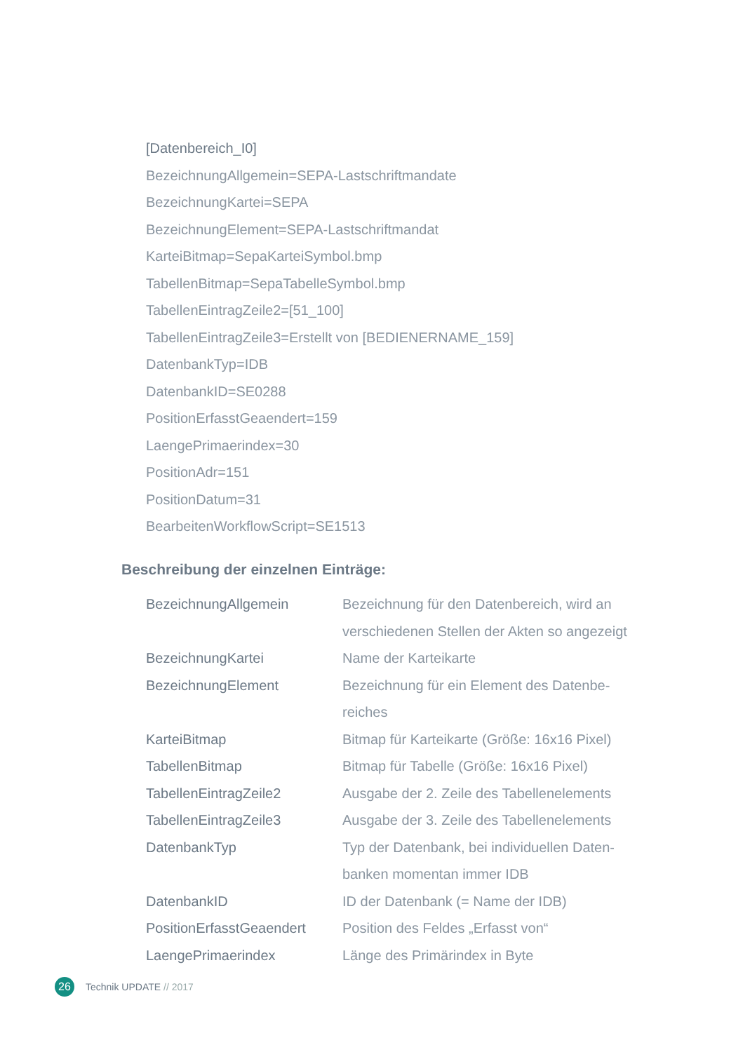[Datenbereich_I0]
BezeichnungAllgemein=SEPA-Lastschriftmandate
BezeichnungKartei=SEPA
BezeichnungElement=SEPA-Lastschriftmandat
KarteiBitmap=SepaKarteiSymbol.bmp
TabellenBitmap=SepaTabelleSymbol.bmp
TabellenEintragZeile2=[51_100]
TabellenEintragZeile3=Erstellt von [BEDIENERNAME_159]
DatenbankTyp=IDB
DatenbankID=SE0288
PositionErfasstGeaendert=159
LaengePrimaerindex=30
PositionAdr=151
PositionDatum=31
BearbeitenWorkflowScript=SE1513
Beschreibung der einzelnen Einträge:
| BezeichnungAllgemein | Bezeichnung für den Datenbereich, wird an verschiedenen Stellen der Akten so angezeigt |
| BezeichnungKartei | Name der Karteikarte |
| BezeichnungElement | Bezeichnung für ein Element des Datenbe- reiches |
| KarteiBitmap | Bitmap für Karteikarte (Größe: 16x16 Pixel) |
| TabellenBitmap | Bitmap für Tabelle (Größe: 16x16 Pixel) |
| TabellenEintragZeile2 | Ausgabe der 2. Zeile des Tabellenelements |
| TabellenEintragZeile3 | Ausgabe der 3. Zeile des Tabellenelements |
| DatenbankTyp | Typ der Datenbank, bei individuellen Daten- banken momentan immer IDB |
| DatenbankID | ID der Datenbank (= Name der IDB) |
| PositionErfasstGeaendert | Position des Feldes „Erfasst von“ |
| LaengePrimaerindex | Länge des Primärindex in Byte |
26
Technik UPDATE // 2017